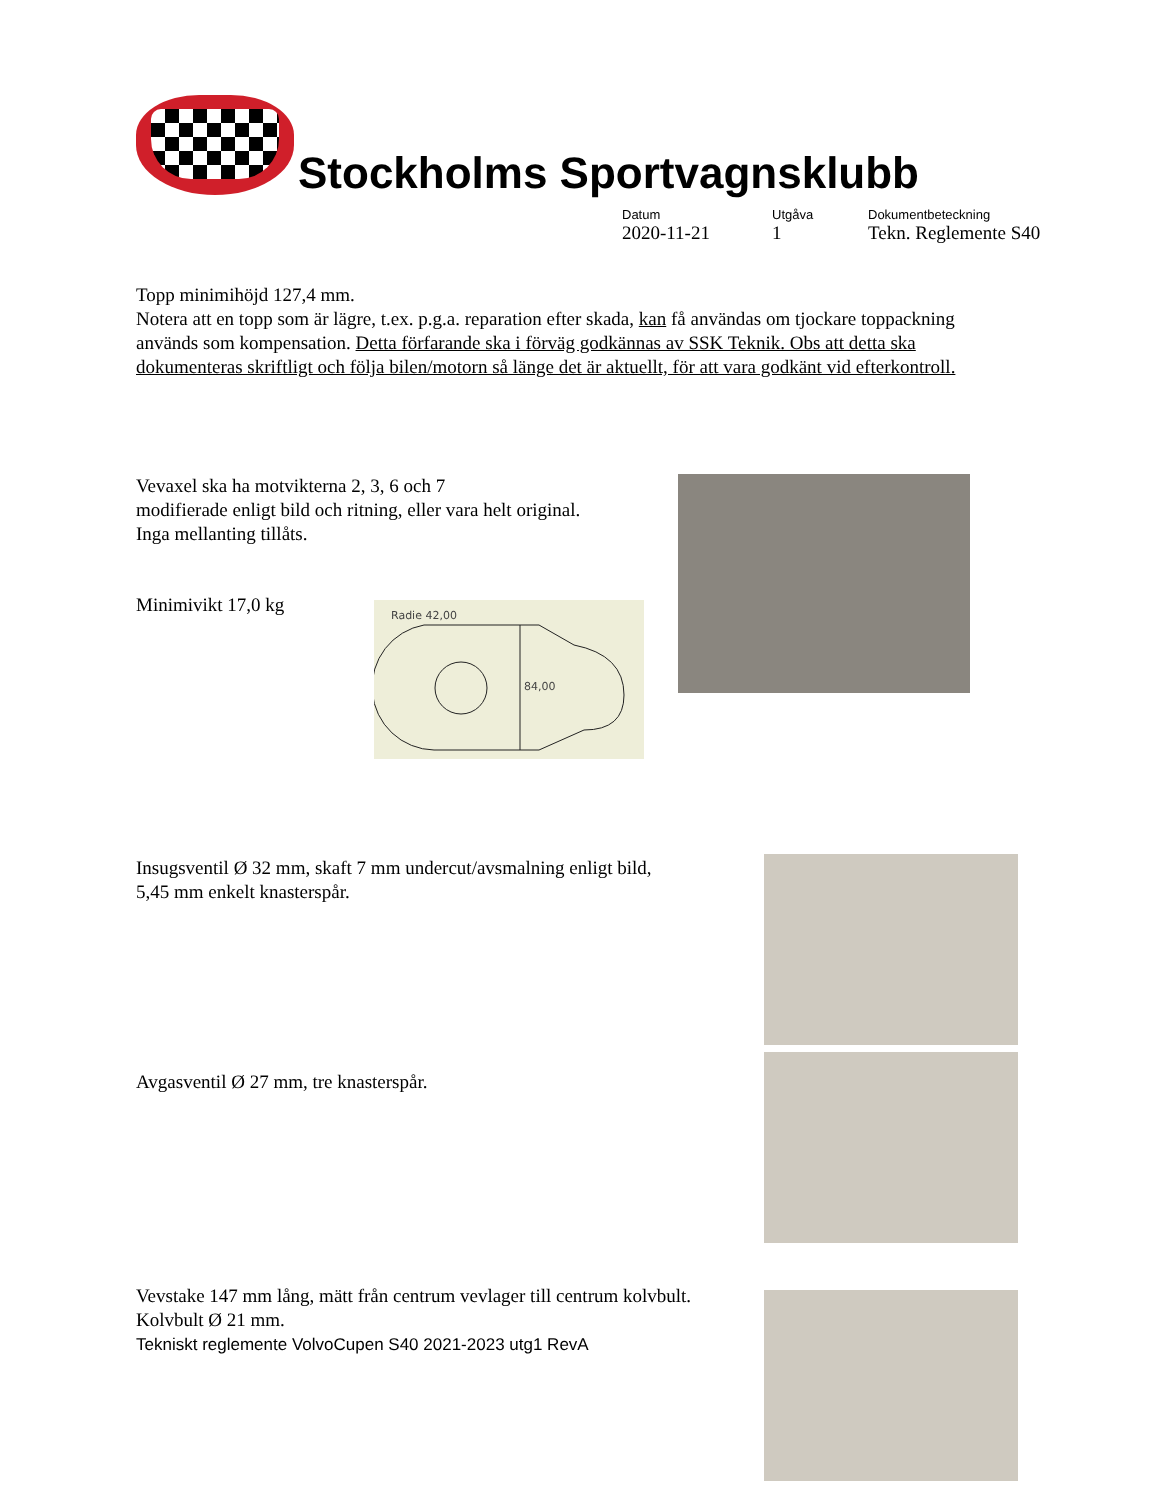Stockholms Sportvagnsklubb
Datum
2020-11-21
Utgåva
1
Dokumentbeteckning
Tekn. Reglemente S40
Topp minimihöjd 127,4 mm.
Notera att en topp som är lägre, t.ex. p.g.a. reparation efter skada, kan få användas om tjockare toppackning används som kompensation. Detta förfarande ska i förväg godkännas av SSK Teknik. Obs att detta ska dokumenteras skriftligt och följa bilen/motorn så länge det är aktuellt, för att vara godkänt vid efterkontroll.
Vevaxel ska ha motvikterna 2, 3, 6 och 7
modifierade enligt bild och ritning, eller vara helt original.
Inga mellanting tillåts.
Minimivikt 17,0 kg
Radie 42,00
84,00
Insugsventil Ø 32 mm, skaft 7 mm undercut/avsmalning enligt bild,
5,45 mm enkelt knasterspår.
Avgasventil Ø 27 mm, tre knasterspår.
Vevstake 147 mm lång, mätt från centrum vevlager till centrum kolvbult.
Kolvbult Ø 21 mm.
Tekniskt reglemente VolvoCupen S40 2021-2023 utg1 RevA